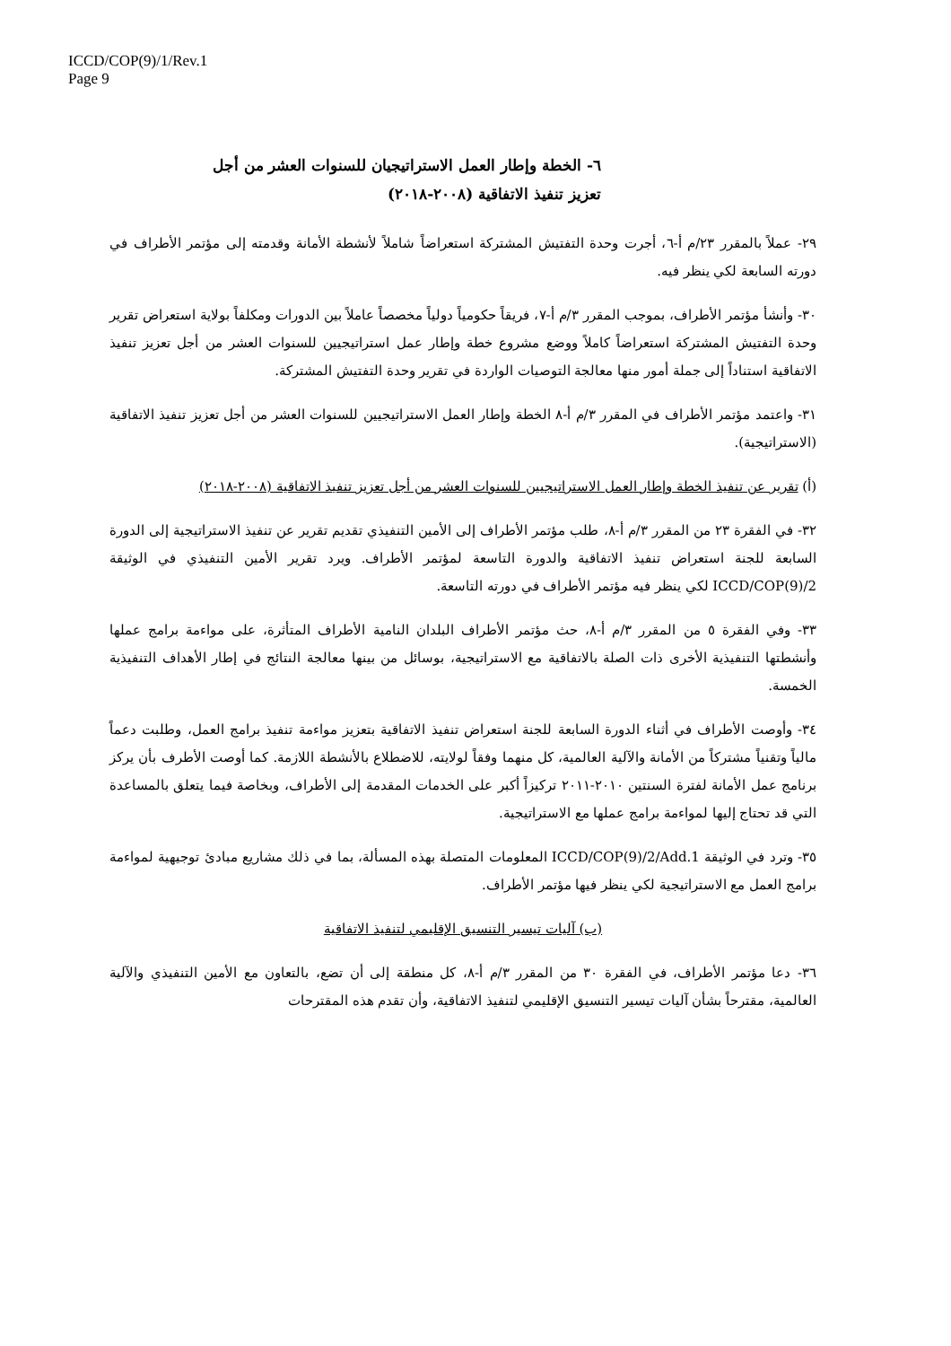ICCD/COP(9)/1/Rev.1
Page 9
٦- الخطة وإطار العمل الاستراتيجيان للسنوات العشر من أجل
تعزيز تنفيذ الاتفاقية (٢٠٠٨-٢٠١٨)
٢٩- عملاً بالمقرر ٢٣/م أ-٦، أجرت وحدة التفتيش المشتركة استعراضاً شاملاً لأنشطة الأمانة وقدمته إلى مؤتمر الأطراف في دورته السابعة لكي ينظر فيه.
٣٠- وأنشأ مؤتمر الأطراف، بموجب المقرر ٣/م أ-٧، فريقاً حكومياً دولياً مخصصاً عاملاً بين الدورات ومكلفاً بولاية استعراض تقرير وحدة التفتيش المشتركة استعراضاً كاملاً ووضع مشروع خطة وإطار عمل استراتيجيين للسنوات العشر من أجل تعزيز تنفيذ الاتفاقية استناداً إلى جملة أمور منها معالجة التوصيات الواردة في تقرير وحدة التفتيش المشتركة.
٣١- واعتمد مؤتمر الأطراف في المقرر ٣/م أ-٨ الخطة وإطار العمل الاستراتيجيين للسنوات العشر من أجل تعزيز تنفيذ الاتفاقية (الاستراتيجية).
(أ) تقرير عن تنفيذ الخطة وإطار العمل الاستراتيجيين للسنوات العشر من أجل تعزيز تنفيذ الاتفاقية (٢٠٠٨-٢٠١٨)
٣٢- في الفقرة ٢٣ من المقرر ٣/م أ-٨، طلب مؤتمر الأطراف إلى الأمين التنفيذي تقديم تقرير عن تنفيذ الاستراتيجية إلى الدورة السابعة للجنة استعراض تنفيذ الاتفاقية والدورة التاسعة لمؤتمر الأطراف. ويرد تقرير الأمين التنفيذي في الوثيقة ICCD/COP(9)/2 لكي ينظر فيه مؤتمر الأطراف في دورته التاسعة.
٣٣- وفي الفقرة ٥ من المقرر ٣/م أ-٨، حث مؤتمر الأطراف البلدان النامية الأطراف المتأثرة، على مواءمة برامج عملها وأنشطتها التنفيذية الأخرى ذات الصلة بالاتفاقية مع الاستراتيجية، بوسائل من بينها معالجة النتائج في إطار الأهداف التنفيذية الخمسة.
٣٤- وأوصت الأطراف في أثناء الدورة السابعة للجنة استعراض تنفيذ الاتفاقية بتعزيز مواءمة تنفيذ برامج العمل، وطلبت دعماً مالياً وتقنياً مشتركاً من الأمانة والآلية العالمية، كل منهما وفقاً لولايته، للاضطلاع بالأنشطة اللازمة. كما أوصت الأطرف بأن يركز برنامج عمل الأمانة لفترة السنتين ٢٠١٠-٢٠١١ تركيزاً أكبر على الخدمات المقدمة إلى الأطراف، وبخاصة فيما يتعلق بالمساعدة التي قد تحتاج إليها لمواءمة برامج عملها مع الاستراتيجية.
٣٥- وترد في الوثيقة ICCD/COP(9)/2/Add.1 المعلومات المتصلة بهذه المسألة، بما في ذلك مشاريع مبادئ توجيهية لمواءمة برامج العمل مع الاستراتيجية لكي ينظر فيها مؤتمر الأطراف.
(ب) آليات تيسير التنسيق الإقليمي لتنفيذ الاتفاقية
٣٦- دعا مؤتمر الأطراف، في الفقرة ٣٠ من المقرر ٣/م أ-٨، كل منطقة إلى أن تضع، بالتعاون مع الأمين التنفيذي والآلية العالمية، مقترحاً بشأن آليات تيسير التنسيق الإقليمي لتنفيذ الاتفاقية، وأن تقدم هذه المقترحات